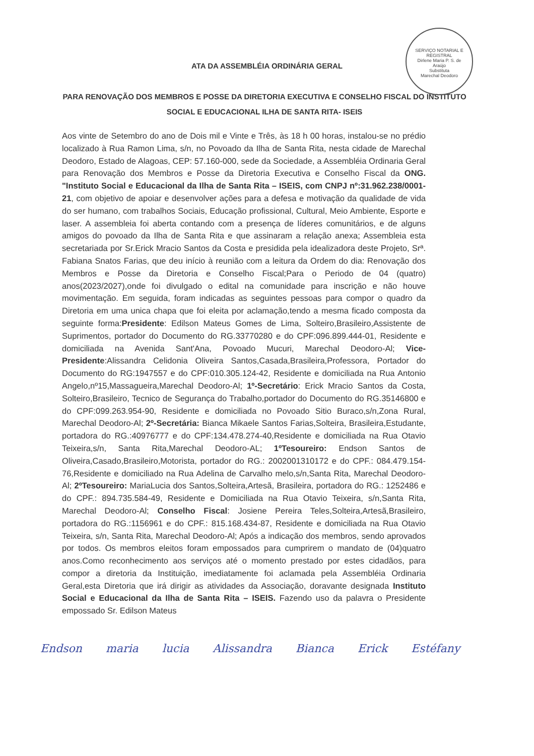SERVIÇO NOTARIAL E REGISTRAL
Dirlene Maria P. S. de Araújo
Substituta
Marechal Deodoro
ATA DA ASSEMBLÉIA ORDINÁRIA GERAL
PARA RENOVAÇÃO DOS MEMBROS E POSSE DA DIRETORIA EXECUTIVA E CONSELHO FISCAL DO INSTITUTO SOCIAL E EDUCACIONAL ILHA DE SANTA RITA- ISEIS
Aos vinte de Setembro do ano de Dois mil e Vinte e Três, às 18 h 00 horas, instalou-se no prédio localizado à Rua Ramon Lima, s/n, no Povoado da Ilha de Santa Rita, nesta cidade de Marechal Deodoro, Estado de Alagoas, CEP: 57.160-000, sede da Sociedade, a Assembléia Ordinaria Geral para Renovação dos Membros e Posse da Diretoria Executiva e Conselho Fiscal da ONG. "Instituto Social e Educacional da Ilha de Santa Rita – ISEIS, com CNPJ nº:31.962.238/0001-21, com objetivo de apoiar e desenvolver ações para a defesa e motivação da qualidade de vida do ser humano, com trabalhos Sociais, Educação profissional, Cultural, Meio Ambiente, Esporte e laser. A assembleia foi aberta contando com a presença de líderes comunitários, e de alguns amigos do povoado da Ilha de Santa Rita e que assinaram a relação anexa; Assembleia esta secretariada por Sr.Erick Mracio Santos da Costa e presidida pela idealizadora deste Projeto, Srª. Fabiana Snatos Farias, que deu início à reunião com a leitura da Ordem do dia: Renovação dos Membros e Posse da Diretoria e Conselho Fiscal;Para o Periodo de 04 (quatro) anos(2023/2027),onde foi divulgado o edital na comunidade para inscrição e não houve movimentação. Em seguida, foram indicadas as seguintes pessoas para compor o quadro da Diretoria em uma unica chapa que foi eleita por aclamação,tendo a mesma ficado composta da seguinte forma:Presidente: Edilson Mateus Gomes de Lima, Solteiro,Brasileiro,Assistente de Suprimentos, portador do Documento do RG.33770280 e do CPF:096.899.444-01, Residente e domiciliada na Avenida Sant'Ana, Povoado Mucuri, Marechal Deodoro-Al; Vice-Presidente:Alissandra Celidonia Oliveira Santos,Casada,Brasileira,Professora, Portador do Documento do RG:1947557 e do CPF:010.305.124-42, Residente e domiciliada na Rua Antonio Angelo,nº15,Massagueira,Marechal Deodoro-Al; 1º-Secretário: Erick Mracio Santos da Costa, Solteiro,Brasileiro, Tecnico de Segurança do Trabalho,portador do Documento do RG.35146800 e do CPF:099.263.954-90, Residente e domiciliada no Povoado Sitio Buraco,s/n,Zona Rural, Marechal Deodoro-Al; 2º-Secretária: Bianca Mikaele Santos Farias,Solteira, Brasileira,Estudante, portadora do RG.:40976777 e do CPF:134.478.274-40,Residente e domiciliada na Rua Otavio Teixeira,s/n, Santa Rita,Marechal Deodoro-AL; 1ºTesoureiro: Endson Santos de Oliveira,Casado,Brasileiro,Motorista, portador do RG.: 2002001310172 e do CPF.: 084.479.154-76,Residente e domiciliado na Rua Adelina de Carvalho melo,s/n,Santa Rita, Marechal Deodoro-Al; 2ºTesoureiro: MariaLucia dos Santos,Solteira,Artesã, Brasileira, portadora do RG.: 1252486 e do CPF.: 894.735.584-49, Residente e Domiciliada na Rua Otavio Teixeira, s/n,Santa Rita, Marechal Deodoro-Al; Conselho Fiscal: Josiene Pereira Teles,Solteira,Artesã,Brasileiro, portadora do RG.:1156961 e do CPF.: 815.168.434-87, Residente e domiciliada na Rua Otavio Teixeira, s/n, Santa Rita, Marechal Deodoro-Al; Após a indicação dos membros, sendo aprovados por todos. Os membros eleitos foram empossados para cumprirem o mandato de (04)quatro anos.Como reconhecimento aos serviços até o momento prestado por estes cidadãos, para compor a diretoria da Instituição, imediatamente foi aclamada pela Assembléia Ordinaria Geral,esta Diretoria que irá dirigir as atividades da Associação, doravante designada Instituto Social e Educacional da Ilha de Santa Rita – ISEIS. Fazendo uso da palavra o Presidente empossado Sr. Edilson Mateus
Endson maria lucia Alissandra Bianca Erick Estéfany